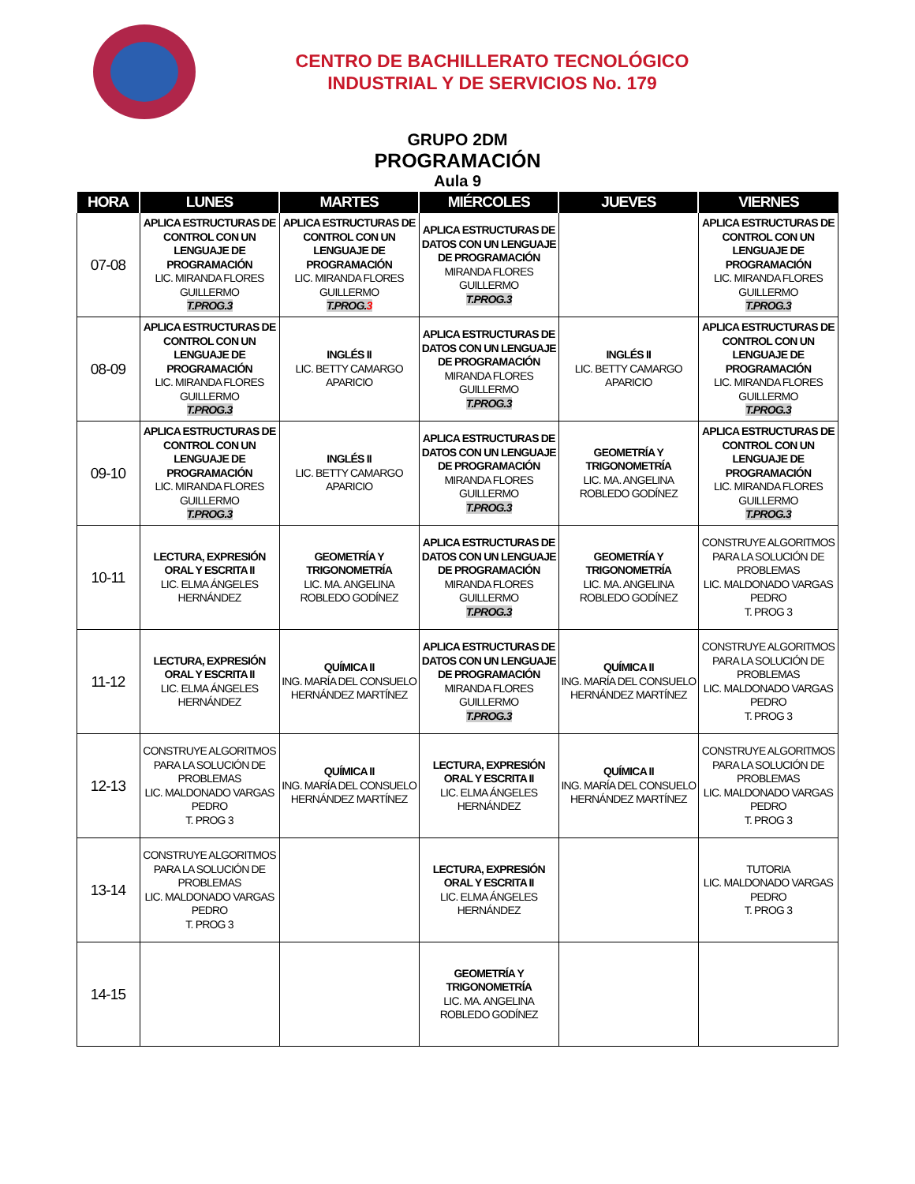CENTRO DE BACHILLERATO TECNOLÓGICO
INDUSTRIAL Y DE SERVICIOS No. 179
GRUPO 2DM
PROGRAMACIÓN
Aula 9
| HORA | LUNES | MARTES | MIÉRCOLES | JUEVES | VIERNES |
| --- | --- | --- | --- | --- | --- |
| 07-08 | APLICA ESTRUCTURAS DE CONTROL CON UN LENGUAJE DE PROGRAMACIÓN LIC. MIRANDA FLORES GUILLERMO T.PROG.3 | APLICA ESTRUCTURAS DE CONTROL CON UN LENGUAJE DE PROGRAMACIÓN LIC. MIRANDA FLORES GUILLERMO T.PROG. 3 | APLICA ESTRUCTURAS DE DATOS CON UN LENGUAJE DE PROGRAMACIÓN MIRANDA FLORES GUILLERMO T.PROG.3 | | APLICA ESTRUCTURAS DE CONTROL CON UN LENGUAJE DE PROGRAMACIÓN LIC. MIRANDA FLORES GUILLERMO T.PROG.3 |
| 08-09 | APLICA ESTRUCTURAS DE CONTROL CON UN LENGUAJE DE PROGRAMACIÓN LIC. MIRANDA FLORES GUILLERMO T.PROG.3 | INGLÉS II LIC. BETTY CAMARGO APARICIO | APLICA ESTRUCTURAS DE DATOS CON UN LENGUAJE DE PROGRAMACIÓN MIRANDA FLORES GUILLERMO T.PROG.3 | INGLÉS II LIC. BETTY CAMARGO APARICIO | APLICA ESTRUCTURAS DE CONTROL CON UN LENGUAJE DE PROGRAMACIÓN LIC. MIRANDA FLORES GUILLERMO T.PROG.3 |
| 09-10 | APLICA ESTRUCTURAS DE CONTROL CON UN LENGUAJE DE PROGRAMACIÓN LIC. MIRANDA FLORES GUILLERMO T.PROG.3 | INGLÉS II LIC. BETTY CAMARGO APARICIO | APLICA ESTRUCTURAS DE DATOS CON UN LENGUAJE DE PROGRAMACIÓN MIRANDA FLORES GUILLERMO T.PROG.3 | GEOMETRÍA Y TRIGONOMETRÍA LIC. MA. ANGELINA ROBLEDO GODÍNEZ | APLICA ESTRUCTURAS DE CONTROL CON UN LENGUAJE DE PROGRAMACIÓN LIC. MIRANDA FLORES GUILLERMO T.PROG.3 |
| 10-11 | LECTURA, EXPRESIÓN ORAL Y ESCRITA II LIC. ELMA ÁNGELES HERNÁNDEZ | GEOMETRÍA Y TRIGONOMETRÍA LIC. MA. ANGELINA ROBLEDO GODÍNEZ | APLICA ESTRUCTURAS DE DATOS CON UN LENGUAJE DE PROGRAMACIÓN MIRANDA FLORES GUILLERMO T.PROG.3 | GEOMETRÍA Y TRIGONOMETRÍA LIC. MA. ANGELINA ROBLEDO GODÍNEZ | CONSTRUYE ALGORITMOS PARA LA SOLUCIÓN DE PROBLEMAS LIC. MALDONADO VARGAS PEDRO T. PROG 3 |
| 11-12 | LECTURA, EXPRESIÓN ORAL Y ESCRITA II LIC. ELMA ÁNGELES HERNÁNDEZ | QUÍMICA II ING. MARÍA DEL CONSUELO HERNÁNDEZ MARTÍNEZ | APLICA ESTRUCTURAS DE DATOS CON UN LENGUAJE DE PROGRAMACIÓN MIRANDA FLORES GUILLERMO T.PROG.3 | QUÍMICA II ING. MARÍA DEL CONSUELO HERNÁNDEZ MARTÍNEZ | CONSTRUYE ALGORITMOS PARA LA SOLUCIÓN DE PROBLEMAS LIC. MALDONADO VARGAS PEDRO T. PROG 3 |
| 12-13 | CONSTRUYE ALGORITMOS PARA LA SOLUCIÓN DE PROBLEMAS LIC. MALDONADO VARGAS PEDRO T. PROG 3 | QUÍMICA II ING. MARÍA DEL CONSUELO HERNÁNDEZ MARTÍNEZ | LECTURA, EXPRESIÓN ORAL Y ESCRITA II LIC. ELMA ÁNGELES HERNÁNDEZ | QUÍMICA II ING. MARÍA DEL CONSUELO HERNÁNDEZ MARTÍNEZ | CONSTRUYE ALGORITMOS PARA LA SOLUCIÓN DE PROBLEMAS LIC. MALDONADO VARGAS PEDRO T. PROG 3 |
| 13-14 | CONSTRUYE ALGORITMOS PARA LA SOLUCIÓN DE PROBLEMAS LIC. MALDONADO VARGAS PEDRO T. PROG 3 | | LECTURA, EXPRESIÓN ORAL Y ESCRITA II LIC. ELMA ÁNGELES HERNÁNDEZ | | TUTORIA LIC. MALDONADO VARGAS PEDRO T. PROG 3 |
| 14-15 | | | GEOMETRÍA Y TRIGONOMETRÍA LIC. MA. ANGELINA ROBLEDO GODÍNEZ | | |